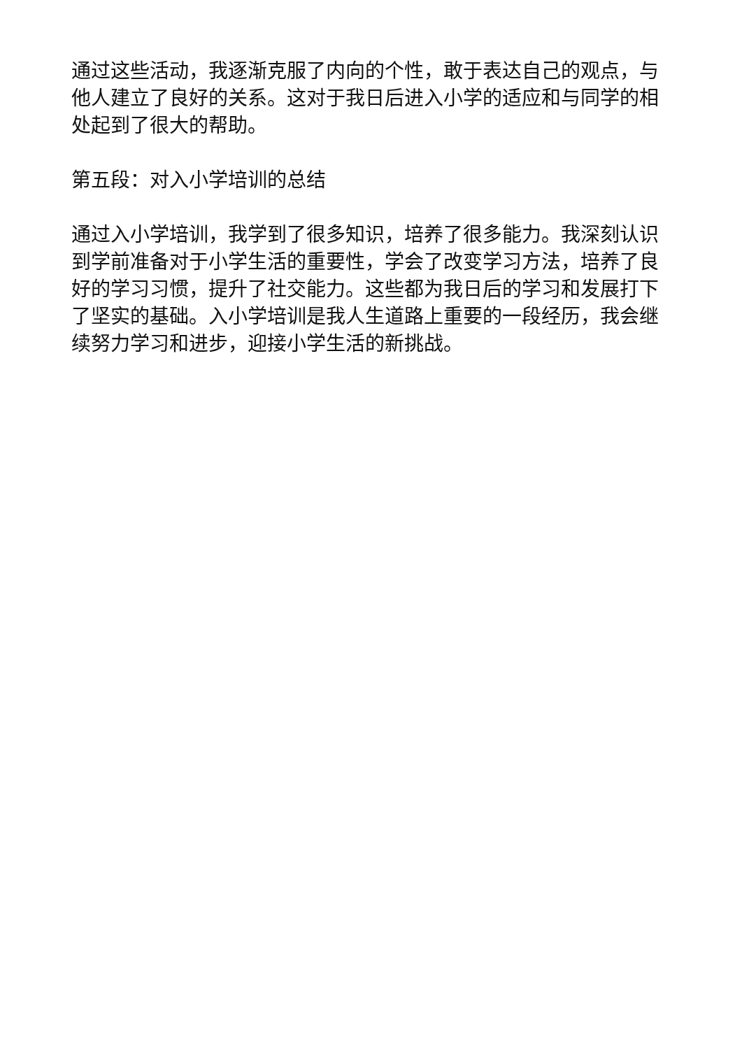通过这些活动，我逐渐克服了内向的个性，敢于表达自己的观点，与他人建立了良好的关系。这对于我日后进入小学的适应和与同学的相处起到了很大的帮助。
第五段：对入小学培训的总结
通过入小学培训，我学到了很多知识，培养了很多能力。我深刻认识到学前准备对于小学生活的重要性，学会了改变学习方法，培养了良好的学习习惯，提升了社交能力。这些都为我日后的学习和发展打下了坚实的基础。入小学培训是我人生道路上重要的一段经历，我会继续努力学习和进步，迎接小学生活的新挑战。